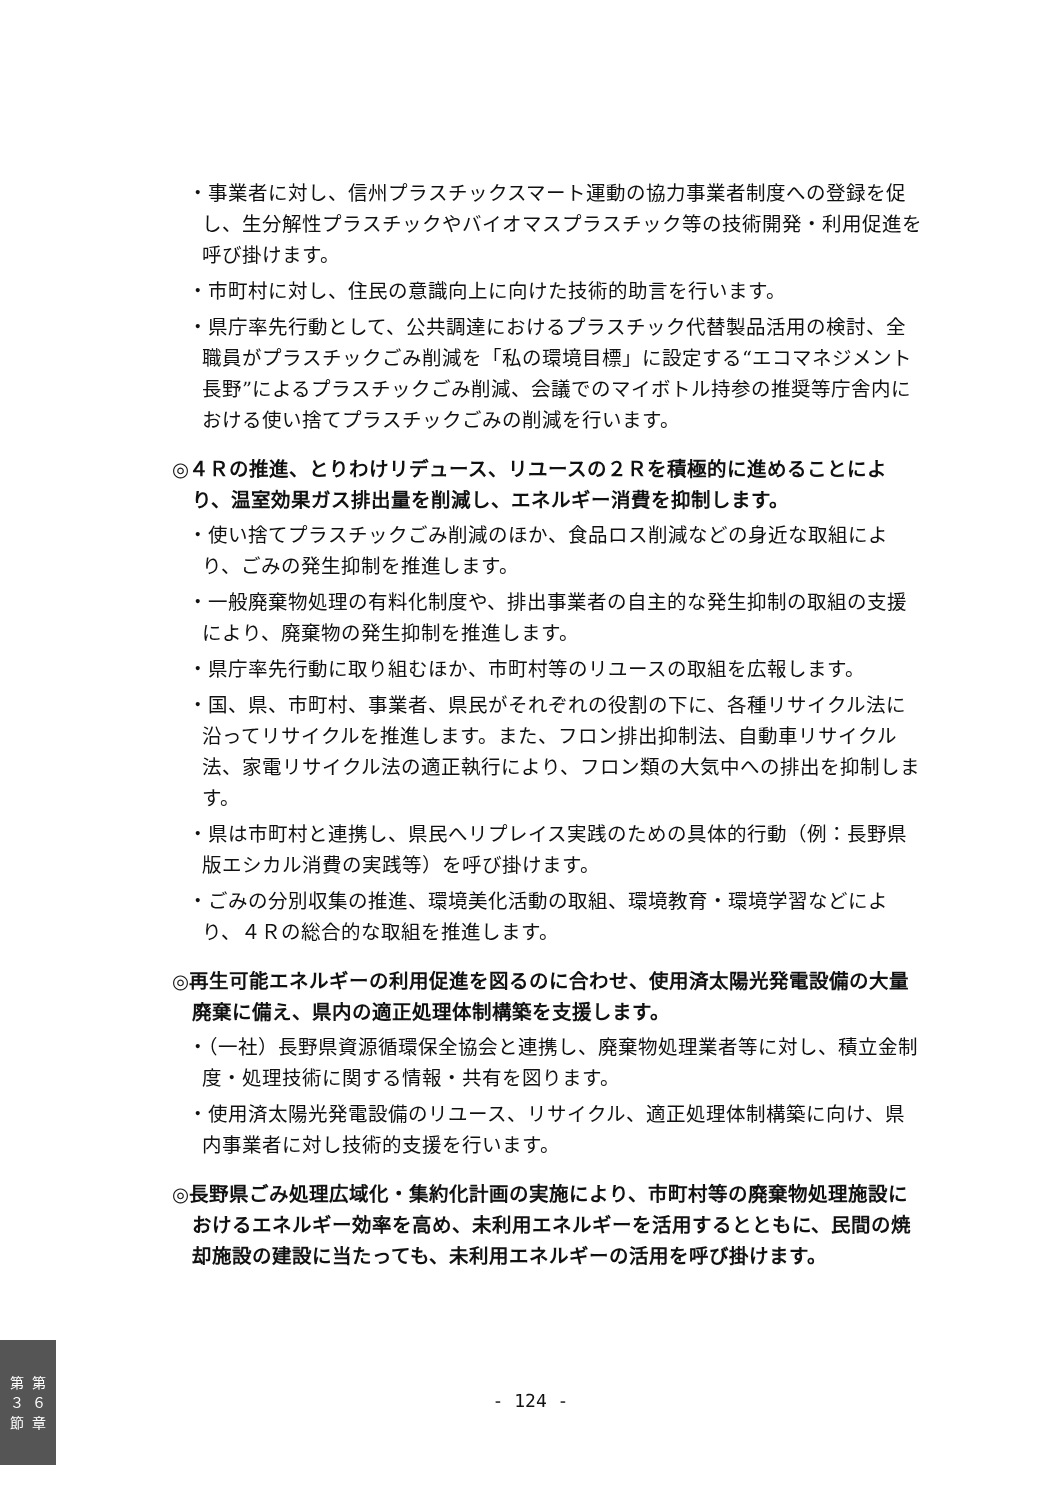・事業者に対し、信州プラスチックスマート運動の協力事業者制度への登録を促し、生分解性プラスチックやバイオマスプラスチック等の技術開発・利用促進を呼び掛けます。
・市町村に対し、住民の意識向上に向けた技術的助言を行います。
・県庁率先行動として、公共調達におけるプラスチック代替製品活用の検討、全職員がプラスチックごみ削減を「私の環境目標」に設定する“エコマネジメント長野”によるプラスチックごみ削減、会議でのマイボトル持参の推奨等庁舎内における使い捨てプラスチックごみの削減を行います。
◎４Ｒの推進、とりわけリデュース、リユースの２Ｒを積極的に進めることにより、温室効果ガス排出量を削減し、エネルギー消費を抑制します。
・使い捨てプラスチックごみ削減のほか、食品ロス削減などの身近な取組により、ごみの発生抑制を推進します。
・一般廃棄物処理の有料化制度や、排出事業者の自主的な発生抑制の取組の支援により、廃棄物の発生抑制を推進します。
・県庁率先行動に取り組むほか、市町村等のリユースの取組を広報します。
・国、県、市町村、事業者、県民がそれぞれの役割の下に、各種リサイクル法に沿ってリサイクルを推進します。また、フロン排出抑制法、自動車リサイクル法、家電リサイクル法の適正執行により、フロン類の大気中への排出を抑制します。
・県は市町村と連携し、県民へリプレイス実践のための具体的行動（例：長野県版エシカル消費の実践等）を呼び掛けます。
・ごみの分別収集の推進、環境美化活動の取組、環境教育・環境学習などにより、４Ｒの総合的な取組を推進します。
◎再生可能エネルギーの利用促進を図るのに合わせ、使用済太陽光発電設備の大量廃棄に備え、県内の適正処理体制構築を支援します。
・（一社）長野県資源循環保全協会と連携し、廃棄物処理業者等に対し、積立金制度・処理技術に関する情報・共有を図ります。
・使用済太陽光発電設備のリユース、リサイクル、適正処理体制構築に向け、県内事業者に対し技術的支援を行います。
◎長野県ごみ処理広域化・集約化計画の実施により、市町村等の廃棄物処理施設におけるエネルギー効率を高め、未利用エネルギーを活用するとともに、民間の焼却施設の建設に当たっても、未利用エネルギーの活用を呼び掛けます。
第
３
節
第
６
章
- 124 -